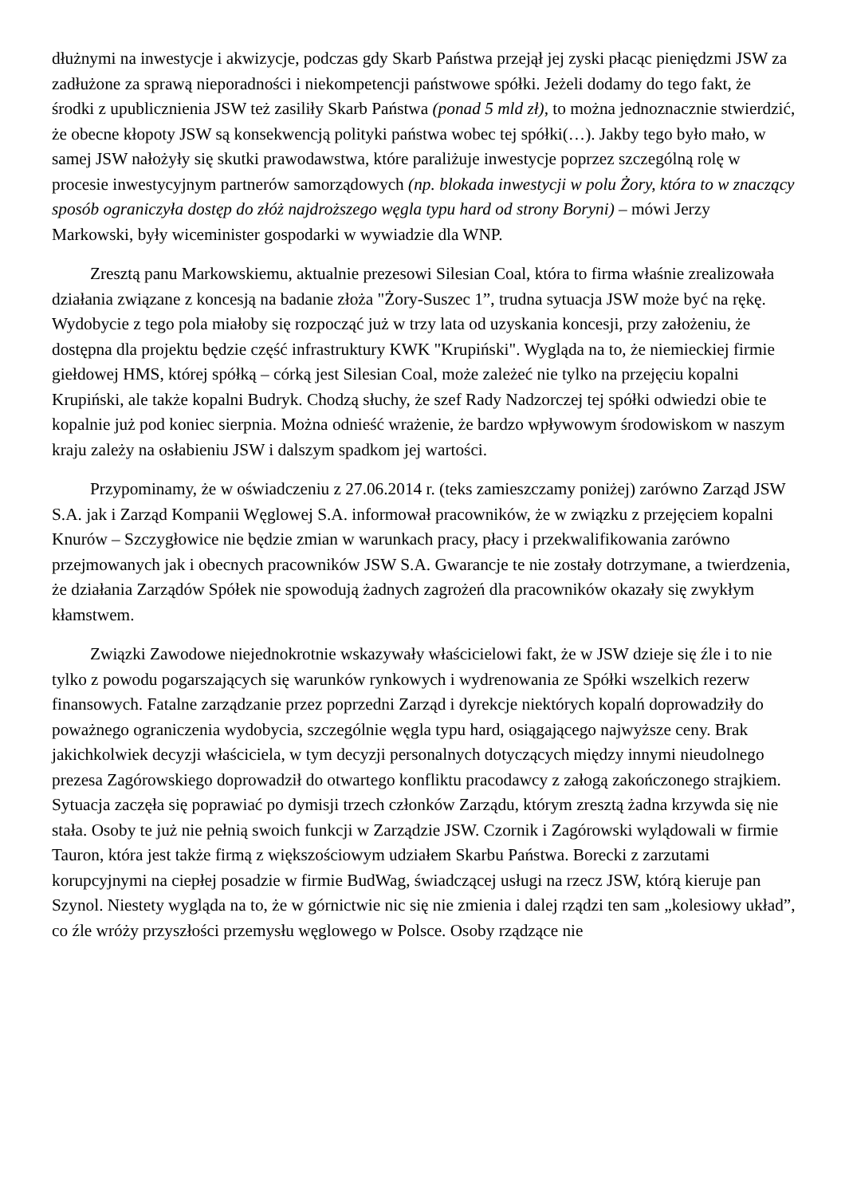dłużnymi na inwestycje i akwizycje, podczas gdy Skarb Państwa przejął jej zyski płacąc pieniędzmi JSW za zadłużone za sprawą nieporadności i niekompetencji państwowe spółki. Jeżeli dodamy do tego fakt, że środki z upublicznienia JSW też zasiliły Skarb Państwa (ponad 5 mld zł), to można jednoznacznie stwierdzić, że obecne kłopoty JSW są konsekwencją polityki państwa wobec tej spółki(…). Jakby tego było mało, w samej JSW nałożyły się skutki prawodawstwa, które paraliżuje inwestycje poprzez szczególną rolę w procesie inwestycyjnym partnerów samorządowych (np. blokada inwestycji w polu Żory, która to w znaczący sposób ograniczyła dostęp do złóż najdroższego węgla typu hard od strony Boryni) – mówi Jerzy Markowski, były wiceminister gospodarki w wywiadzie dla WNP.
Zresztą panu Markowskiemu, aktualnie prezesowi Silesian Coal, która to firma właśnie zrealizowała działania związane z koncesją na badanie złoża "Żory-Suszec 1”, trudna sytuacja JSW może być na rękę. Wydobycie z tego pola miałoby się rozpocząć już w trzy lata od uzyskania koncesji, przy założeniu, że dostępna dla projektu będzie część infrastruktury KWK "Krupiński". Wygląda na to, że niemieckiej firmie giełdowej HMS, której spółką – córką jest Silesian Coal, może zależeć nie tylko na przejęciu kopalni Krupiński, ale także kopalni Budryk. Chodzą słuchy, że szef Rady Nadzorczej tej spółki odwiedzi obie te kopalnie już pod koniec sierpnia. Można odnieść wrażenie, że bardzo wpływowym środowiskom w naszym kraju zależy na osłabieniu JSW i dalszym spadkom jej wartości.
Przypominamy, że w oświadczeniu z 27.06.2014 r. (teks zamieszczamy poniżej) zarówno Zarząd JSW S.A. jak i Zarząd Kompanii Węglowej S.A. informował pracowników, że w związku z przejęciem kopalni Knurów – Szczygłowice nie będzie zmian w warunkach pracy, płacy i przekwalifikowania zarówno przejmowanych jak i obecnych pracowników JSW S.A. Gwarancje te nie zostały dotrzymane, a twierdzenia, że działania Zarządów Spółek nie spowodują żadnych zagrożeń dla pracowników okazały się zwykłym kłamstwem.
Związki Zawodowe niejednokrotnie wskazywały właścicielowi fakt, że w JSW dzieje się źle i to nie tylko z powodu pogarszających się warunków rynkowych i wydrenowania ze Spółki wszelkich rezerw finansowych. Fatalne zarządzanie przez poprzedni Zarząd i dyrekcje niektórych kopalń doprowadziły do poważnego ograniczenia wydobycia, szczególnie węgla typu hard, osiągającego najwyższe ceny. Brak jakichkolwiek decyzji właściciela, w tym decyzji personalnych dotyczących między innymi nieudolnego prezesa Zagórowskiego doprowadził do otwartego konfliktu pracodawcy z załogą zakończonego strajkiem. Sytuacja zaczęła się poprawiać po dymisji trzech członków Zarządu, którym zresztą żadna krzywda się nie stała. Osoby te już nie pełnią swoich funkcji w Zarządzie JSW. Czornik i Zagórowski wylądowali w firmie Tauron, która jest także firmą z większościowym udziałem Skarbu Państwa. Borecki z zarzutami korupcyjnymi na ciepłej posadzie w firmie BudWag, świadczącej usługi na rzecz JSW, którą kieruje pan Szynol. Niestety wygląda na to, że w górnictwie nic się nie zmienia i dalej rządzi ten sam „kolesiowy układ”, co źle wróży przyszłości przemysłu węglowego w Polsce. Osoby rządzące nie